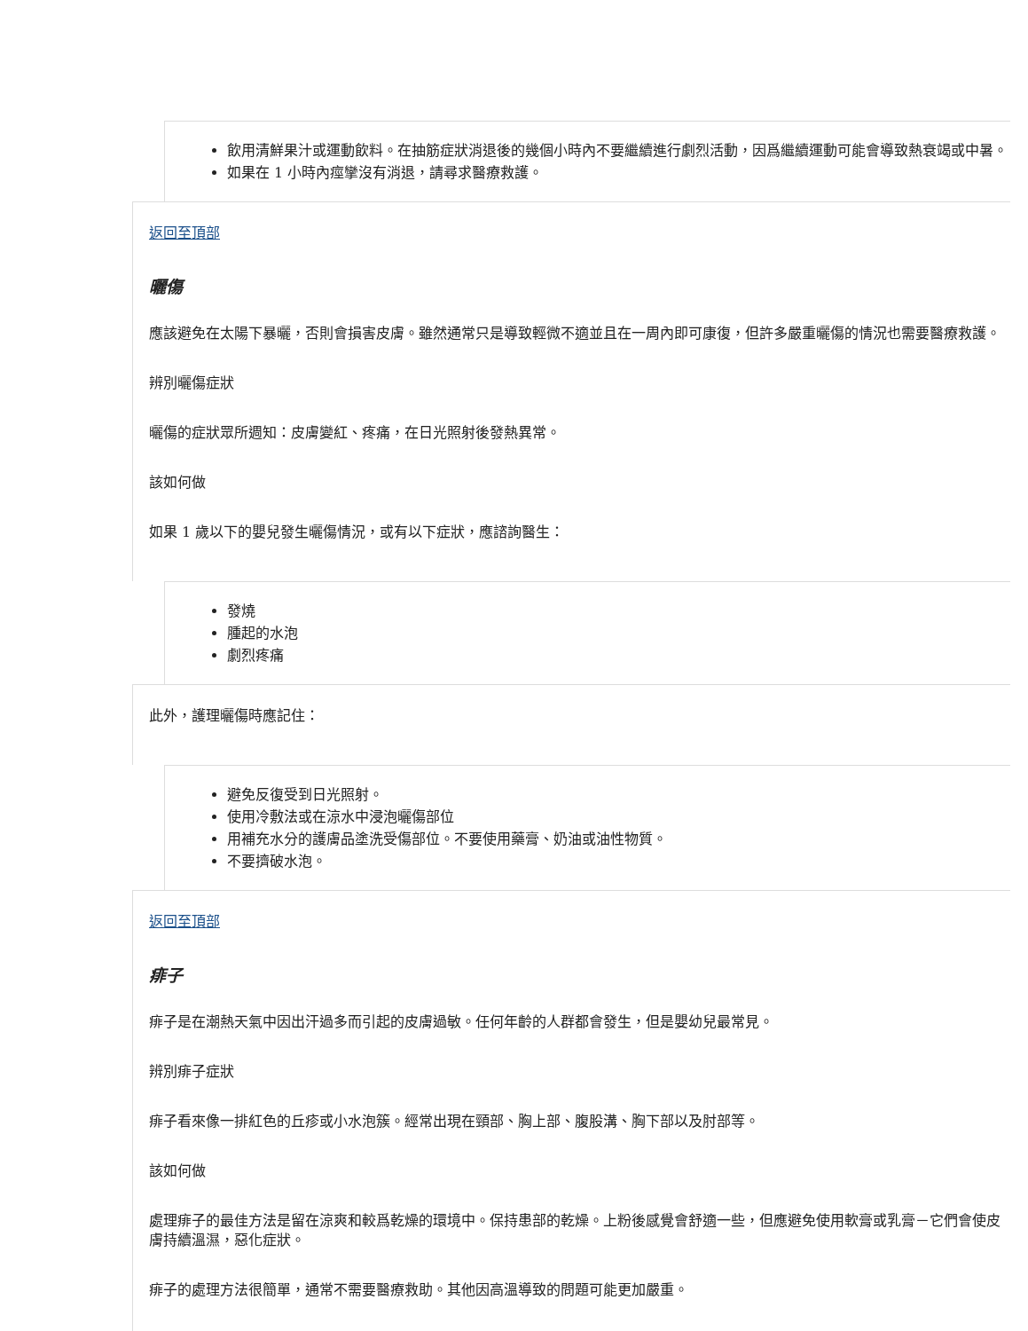飲用清鮮果汁或運動飲料。在抽筋症狀消退後的幾個小時內不要繼續進行劇烈活動，因爲繼續運動可能會導致熱衰竭或中暑。
如果在 1 小時內痙攣沒有消退，請尋求醫療救護。
返回至頂部
曬傷
應該避免在太陽下暴曬，否則會損害皮膚。雖然通常只是導致輕微不適並且在一周內即可康復，但許多嚴重曬傷的情況也需要醫療救護。
辨別曬傷症狀
曬傷的症狀眾所週知：皮膚變紅、疼痛，在日光照射後發熱異常。
該如何做
如果 1 歲以下的嬰兒發生曬傷情況，或有以下症狀，應諮詢醫生：
發燒
腫起的水泡
劇烈疼痛
此外，護理曬傷時應記住：
避免反復受到日光照射。
使用冷敷法或在涼水中浸泡曬傷部位
用補充水分的護膚品塗洗受傷部位。不要使用藥膏、奶油或油性物質。
不要擠破水泡。
返回至頂部
痱子
痱子是在潮熱天氣中因出汗過多而引起的皮膚過敏。任何年齡的人群都會發生，但是嬰幼兒最常見。
辨別痱子症狀
痱子看來像一排紅色的丘疹或小水泡簇。經常出現在頸部、胸上部、腹股溝、胸下部以及肘部等。
該如何做
處理痱子的最佳方法是留在涼爽和較爲乾燥的環境中。保持患部的乾燥。上粉後感覺會舒適一些，但應避免使用軟膏或乳膏－它們會使皮膚持續溫濕，惡化症狀。
痱子的處理方法很簡單，通常不需要醫療救助。其他因高溫導致的問題可能更加嚴重。